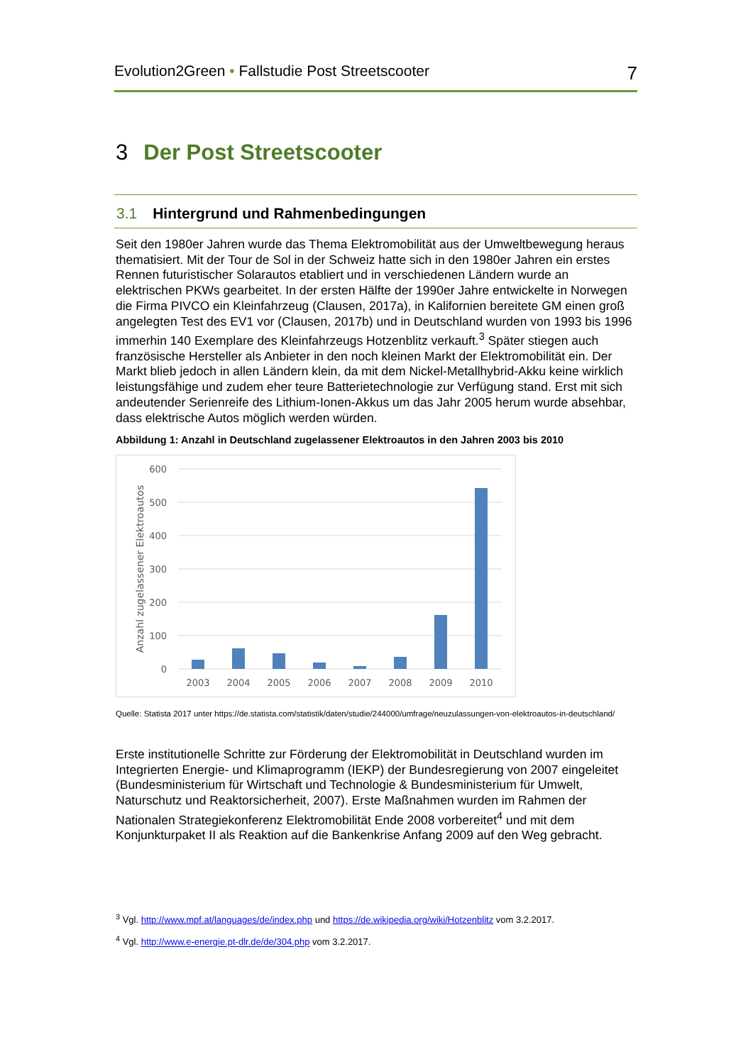Evolution2Green • Fallstudie Post Streetscooter
7
3 Der Post Streetscooter
3.1 Hintergrund und Rahmenbedingungen
Seit den 1980er Jahren wurde das Thema Elektromobilität aus der Umweltbewegung heraus thematisiert. Mit der Tour de Sol in der Schweiz hatte sich in den 1980er Jahren ein erstes Rennen futuristischer Solarautos etabliert und in verschiedenen Ländern wurde an elektrischen PKWs gearbeitet. In der ersten Hälfte der 1990er Jahre entwickelte in Norwegen die Firma PIVCO ein Kleinfahrzeug (Clausen, 2017a), in Kalifornien bereitete GM einen groß angelegten Test des EV1 vor (Clausen, 2017b) und in Deutschland wurden von 1993 bis 1996 immerhin 140 Exemplare des Kleinfahrzeugs Hotzenblitz verkauft.<sup>3</sup> Später stiegen auch französische Hersteller als Anbieter in den noch kleinen Markt der Elektromobilität ein. Der Markt blieb jedoch in allen Ländern klein, da mit dem Nickel-Metallhybrid-Akku keine wirklich leistungsfähige und zudem eher teure Batterietechnologie zur Verfügung stand. Erst mit sich andeutender Serienreife des Lithium-Ionen-Akkus um das Jahr 2005 herum wurde absehbar, dass elektrische Autos möglich werden würden.
Abbildung 1: Anzahl in Deutschland zugelassener Elektroautos in den Jahren 2003 bis 2010
600
500
400
300
200
100
0
Anzahl zugelassener Elektroautos
2003
2004
2005
2006
2007
2008
2009
2010
Quelle: Statista 2017 unter https://de.statista.com/statistik/daten/studie/244000/umfrage/neuzulassungen-von-elektroautos-in-deutschland/
Erste institutionelle Schritte zur Förderung der Elektromobilität in Deutschland wurden im Integrierten Energie- und Klimaprogramm (IEKP) der Bundesregierung von 2007 eingeleitet (Bundesministerium für Wirtschaft und Technologie & Bundesministerium für Umwelt, Naturschutz und Reaktorsicherheit, 2007). Erste Maßnahmen wurden im Rahmen der Nationalen Strategiekonferenz Elektromobilität Ende 2008 vorbereitet<sup>4</sup> und mit dem Konjunkturpaket II als Reaktion auf die Bankenkrise Anfang 2009 auf den Weg gebracht.
<sup>3</sup> Vgl. http://www.mpf.at/languages/de/index.php und https://de.wikipedia.org/wiki/Hotzenblitz vom 3.2.2017.
<sup>4</sup> Vgl. http://www.e-energie.pt-dlr.de/de/304.php vom 3.2.2017.